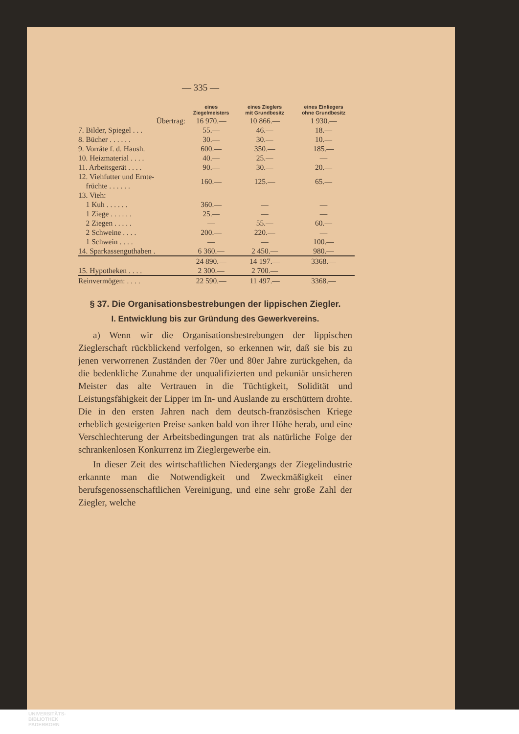— 335 —
| | eines Ziegelmeisters | eines Zieglers mit Grundbesitz | eines Einliegers ohne Grundbesitz |
| --- | --- | --- | --- |
| Übertrag: | 16 970.— | 10 866.— | 1 930.— |
| 7. Bilder, Spiegel . . . | 55.— | 46.— | 18.— |
| 8. Bücher . . . . . . | 30.— | 30.— | 10.— |
| 9. Vorräte f. d. Haush. | 600.— | 350.— | 185.— |
| 10. Heizmaterial . . . . | 40.— | 25.— | — |
| 11. Arbeitsgerät . . . . | 90.— | 30.— | 20.— |
| 12. Viehfutter und Ernte- früchte . . . . . . | 160.— | 125.— | 65.— |
| 13. Vieh: | | | |
| 1 Kuh . . . . . . | 360.— | — | — |
| 1 Ziege . . . . . . | 25.— | — | — |
| 2 Ziegen . . . . . | — | 55.— | 60.— |
| 2 Schweine . . . . | 200.— | 220.— | — |
| 1 Schwein . . . . | — | — | 100.— |
| 14. Sparkassenguthaben . | 6 360.— | 2 450.— | 980.— |
| | 24 890.— | 14 197.— | 3368.— |
| 15. Hypotheken . . . . | 2 300.— | 2 700.— | |
| Reinvermögen: . . . . | 22 590.— | 11 497.— | 3368.— |
§ 37. Die Organisationsbestrebungen der lippischen Ziegler.
I. Entwicklung bis zur Gründung des Gewerkvereins.
a) Wenn wir die Organisationsbestrebungen der lippischen Zieglerschaft rückblickend verfolgen, so erkennen wir, daß sie bis zu jenen verworrenen Zuständen der 70er und 80er Jahre zurückgehen, da die bedenkliche Zunahme der unqualifizierten und pekuniär unsicheren Meister das alte Vertrauen in die Tüchtigkeit, Solidität und Leistungsfähigkeit der Lipper im In- und Auslande zu erschüttern drohte. Die in den ersten Jahren nach dem deutsch-französischen Kriege erheblich gesteigerten Preise sanken bald von ihrer Höhe herab, und eine Verschlechterung der Arbeitsbedingungen trat als natürliche Folge der schrankenlosen Konkurrenz im Zieglergewerbe ein.
In dieser Zeit des wirtschaftlichen Niedergangs der Ziegelindustrie erkannte man die Notwendigkeit und Zweckmäßigkeit einer berufsgenossenschaftlichen Vereinigung, und eine sehr große Zahl der Ziegler, welche
UNIVERSITÄTS-
BIBLIOTHEK
PADERBORN